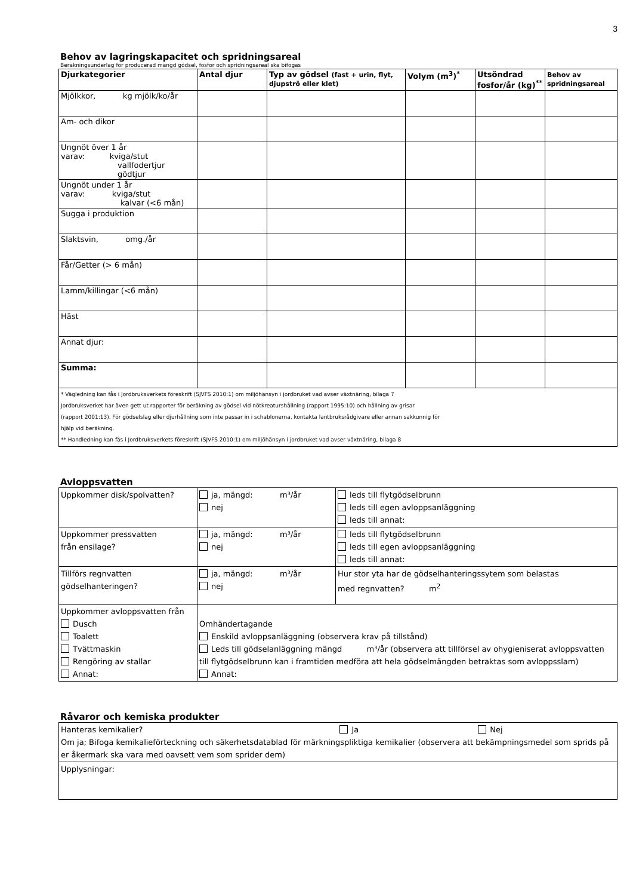3
Behov av lagringskapacitet och spridningsareal
Beräkningsunderlag för producerad mängd gödsel, fosfor och spridningsareal ska bifogas
| Djurkategorier | Antal djur | Typ av gödsel (fast + urin, flyt, djupströ eller klet) | Volym (m<sup>3</sup>)<sup>*</sup> | Utsöndrad fosfor/år (kg)<sup>**</sup> | Behov av spridningsareal |
| --- | --- | --- | --- | --- | --- |
| Mjölkkor, kg mjölk/ko/år | | | | | |
| Am- och dikor | | | | | |
| Ungnöt över 1 år varav: kviga/stut vallfodertjur gödtjur | | | | | |
| Ungnöt under 1 år varav: kviga/stut kalvar (<6 mån) | | | | | |
| Sugga i produktion | | | | | |
| Slaktsvin, omg./år | | | | | |
| Får/Getter (> 6 mån) | | | | | |
| Lamm/killingar (<6 mån) | | | | | |
| Häst | | | | | |
| Annat djur: | | | | | |
| Summa: | | | | | |
| * Vägledning kan fås i Jordbruksverkets föreskrift (SJVFS 2010:1) om miljöhänsyn i jordbruket vad avser växtnäring, bilaga 7 Jordbruksverket har även gett ut rapporter för beräkning av gödsel vid nötkreaturshållning (rapport 1995:10) och hållning av grisar (rapport 2001:13). För gödselslag eller djurhållning som inte passar in i schablonerna, kontakta lantbruksrådgivare eller annan sakkunnig för hjälp vid beräkning. ** Handledning kan fås i Jordbruksverkets föreskrift (SJVFS 2010:1) om miljöhänsyn i jordbruket vad avser växtnäring, bilaga 8 | | | | | |
Avloppsvatten
| Uppkommer disk/spolvatten? | ja, mängd: m³/år nej | leds till flytgödselbrunn leds till egen avloppsanläggning leds till annat: |
| Uppkommer pressvatten från ensilage? | ja, mängd: m³/år nej | leds till flytgödselbrunn leds till egen avloppsanläggning leds till annat: |
| Tillförs regnvatten gödselhanteringen? | ja, mängd: m³/år nej | Hur stor yta har de gödselhanteringssytem som belastas med regnvatten? m<sup>2</sup> |
| Uppkommer avloppsvatten från Dusch Toalett Tvättmaskin Rengöring av stallar Annat: | Omhändertagande Enskild avloppsanläggning (observera krav på tillstånd) Leds till gödselanläggning mängd m³/år (observera att tillförsel av ohygieniserat avloppsvatten till flytgödselbrunn kan i framtiden medföra att hela gödselmängden betraktas som avloppsslam) Annat: | |
Råvaror och kemiska produkter
| Hanteras kemikalier? Ja Nej Om ja; Bifoga kemikalieförteckning och säkerhetsdatablad för märkningspliktiga kemikalier (observera att bekämpningsmedel som sprids på er åkermark ska vara med oavsett vem som sprider dem) |
| Upplysningar: |